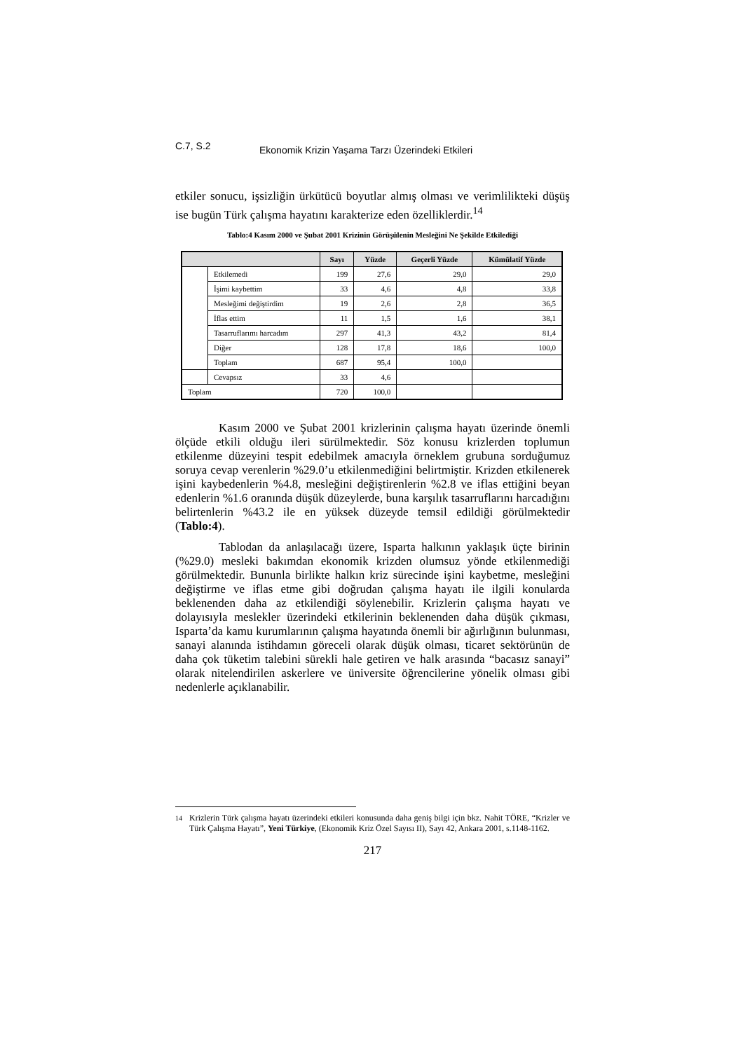C.7, S.2 Ekonomik Krizin Yaşama Tarzı Üzerindeki Etkileri
etkiler sonucu, işsizliğin ürkütücü boyutlar almış olması ve verimlilikteki düşüş ise bugün Türk çalışma hayatını karakterize eden özelliklerdir.<sup>14</sup>
Tablo:4 Kasım 2000 ve Şubat 2001 Krizinin Görüşülenin Mesleğini Ne Şekilde Etkilediği
| | | Sayı | Yüzde | Geçerli Yüzde | Kümülatif Yüzde |
| --- | --- | --- | --- | --- | --- |
| | Etkilemedi | 199 | 27,6 | 29,0 | 29,0 |
| | İşimi kaybettim | 33 | 4,6 | 4,8 | 33,8 |
| | Mesleğimi değiştirdim | 19 | 2,6 | 2,8 | 36,5 |
| | İflas ettim | 11 | 1,5 | 1,6 | 38,1 |
| | Tasarruflarımı harcadım | 297 | 41,3 | 43,2 | 81,4 |
| | Diğer | 128 | 17,8 | 18,6 | 100,0 |
| | Toplam | 687 | 95,4 | 100,0 | |
| | Cevapsız | 33 | 4,6 | | |
| Toplam | | 720 | 100,0 | | |
Kasım 2000 ve Şubat 2001 krizlerinin çalışma hayatı üzerinde önemli ölçüde etkili olduğu ileri sürülmektedir. Söz konusu krizlerden toplumun etkilenme düzeyini tespit edebilmek amacıyla örneklem grubuna sorduğumuz soruya cevap verenlerin %29.0’u etkilenmediğini belirtmiştir. Krizden etkilenerek işini kaybedenlerin %4.8, mesleğini değiştirenlerin %2.8 ve iflas ettiğini beyan edenlerin %1.6 oranında düşük düzeylerde, buna karşılık tasarruflarını harcadığını belirtenlerin %43.2 ile en yüksek düzeyde temsil edildiği görülmektedir (Tablo:4).
Tablodan da anlaşılacağı üzere, Isparta halkının yaklaşık üçte birinin (%29.0) mesleki bakımdan ekonomik krizden olumsuz yönde etkilenmediği görülmektedir. Bununla birlikte halkın kriz sürecinde işini kaybetme, mesleğini değiştirme ve iflas etme gibi doğrudan çalışma hayatı ile ilgili konularda beklenenden daha az etkilendiği söylenebilir. Krizlerin çalışma hayatı ve dolayısıyla meslekler üzerindeki etkilerinin beklenenden daha düşük çıkması, Isparta’da kamu kurumlarının çalışma hayatında önemli bir ağırlığının bulunması, sanayi alanında istihdamın göreceli olarak düşük olması, ticaret sektörünün de daha çok tüketim talebini sürekli hale getiren ve halk arasında “bacasız sanayi” olarak nitelendirilen askerlere ve üniversite öğrencilerine yönelik olması gibi nedenlerle açıklanabilir.
<sup>14</sup> Krizlerin Türk çalışma hayatı üzerindeki etkileri konusunda daha geniş bilgi için bkz. Nahit TÖRE, “Krizler ve Türk Çalışma Hayatı”, Yeni Türkiye, (Ekonomik Kriz Özel Sayısı II), Sayı 42, Ankara 2001, s.1148-1162.
217